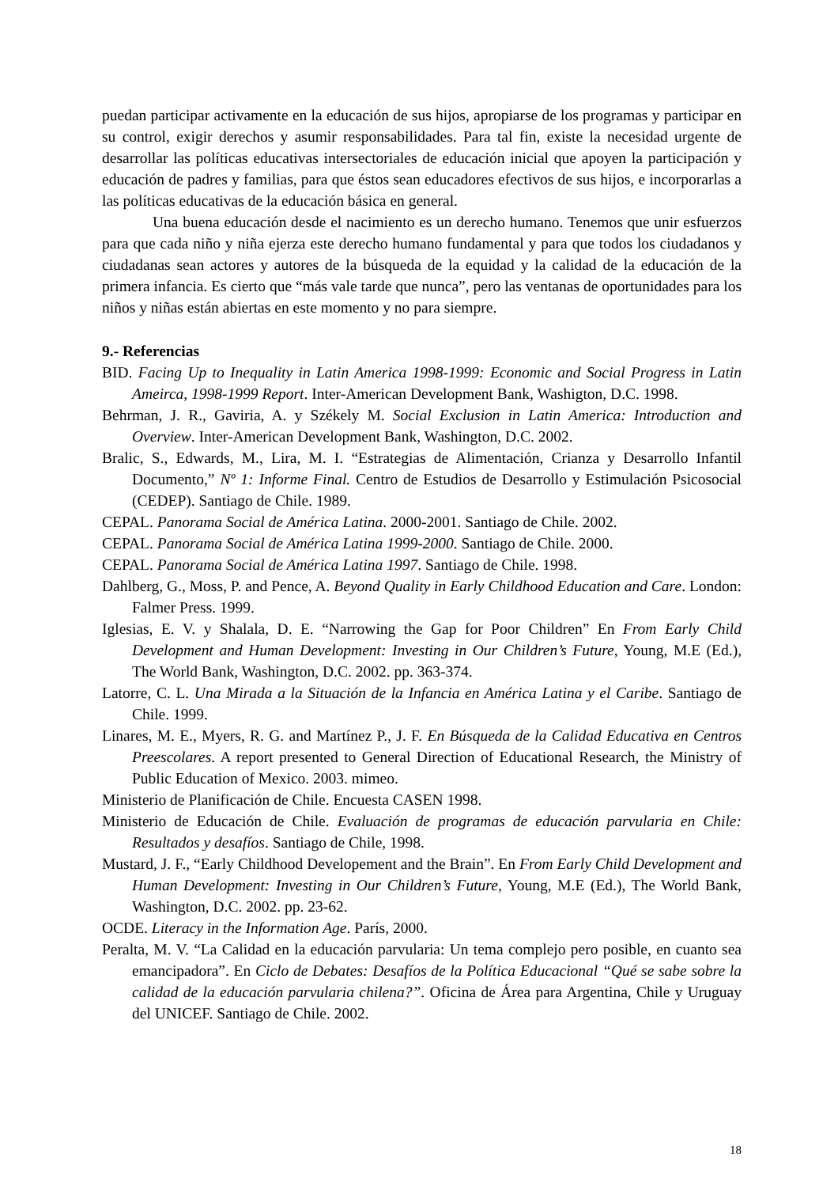puedan participar activamente en la educación de sus hijos, apropiarse de los programas y participar en su control, exigir derechos y asumir responsabilidades. Para tal fin, existe la necesidad urgente de desarrollar las políticas educativas intersectoriales de educación inicial que apoyen la participación y educación de padres y familias, para que éstos sean educadores efectivos de sus hijos, e incorporarlas a las políticas educativas de la educación básica en general.
Una buena educación desde el nacimiento es un derecho humano. Tenemos que unir esfuerzos para que cada niño y niña ejerza este derecho humano fundamental y para que todos los ciudadanos y ciudadanas sean actores y autores de la búsqueda de la equidad y la calidad de la educación de la primera infancia. Es cierto que “más vale tarde que nunca”, pero las ventanas de oportunidades para los niños y niñas están abiertas en este momento y no para siempre.
9.- Referencias
BID. Facing Up to Inequality in Latin America 1998-1999: Economic and Social Progress in Latin Ameirca, 1998-1999 Report. Inter-American Development Bank, Washigton, D.C. 1998.
Behrman, J. R., Gaviria, A. y Székely M. Social Exclusion in Latin America: Introduction and Overview. Inter-American Development Bank, Washington, D.C. 2002.
Bralic, S., Edwards, M., Lira, M. I. “Estrategias de Alimentación, Crianza y Desarrollo Infantil Documento,” Nº 1: Informe Final. Centro de Estudios de Desarrollo y Estimulación Psicosocial (CEDEP). Santiago de Chile. 1989.
CEPAL. Panorama Social de América Latina. 2000-2001. Santiago de Chile. 2002.
CEPAL. Panorama Social de América Latina 1999-2000. Santiago de Chile. 2000.
CEPAL. Panorama Social de América Latina 1997. Santiago de Chile. 1998.
Dahlberg, G., Moss, P. and Pence, A. Beyond Quality in Early Childhood Education and Care. London: Falmer Press. 1999.
Iglesias, E. V. y Shalala, D. E. “Narrowing the Gap for Poor Children” En From Early Child Development and Human Development: Investing in Our Children’s Future, Young, M.E (Ed.), The World Bank, Washington, D.C. 2002. pp. 363-374.
Latorre, C. L. Una Mirada a la Situación de la Infancia en América Latina y el Caribe. Santiago de Chile. 1999.
Linares, M. E., Myers, R. G. and Martínez P., J. F. En Búsqueda de la Calidad Educativa en Centros Preescolares. A report presented to General Direction of Educational Research, the Ministry of Public Education of Mexico. 2003. mimeo.
Ministerio de Planificación de Chile. Encuesta CASEN 1998.
Ministerio de Educación de Chile. Evaluación de programas de educación parvularia en Chile: Resultados y desafíos. Santiago de Chile, 1998.
Mustard, J. F., “Early Childhood Developement and the Brain”. En From Early Child Development and Human Development: Investing in Our Children’s Future, Young, M.E (Ed.), The World Bank, Washington, D.C. 2002. pp. 23-62.
OCDE. Literacy in the Information Age. París, 2000.
Peralta, M. V. “La Calidad en la educación parvularia: Un tema complejo pero posible, en cuanto sea emancipadora”. En Ciclo de Debates: Desafíos de la Política Educacional “Qué se sabe sobre la calidad de la educación parvularia chilena?”. Oficina de Área para Argentina, Chile y Uruguay del UNICEF. Santiago de Chile. 2002.
18